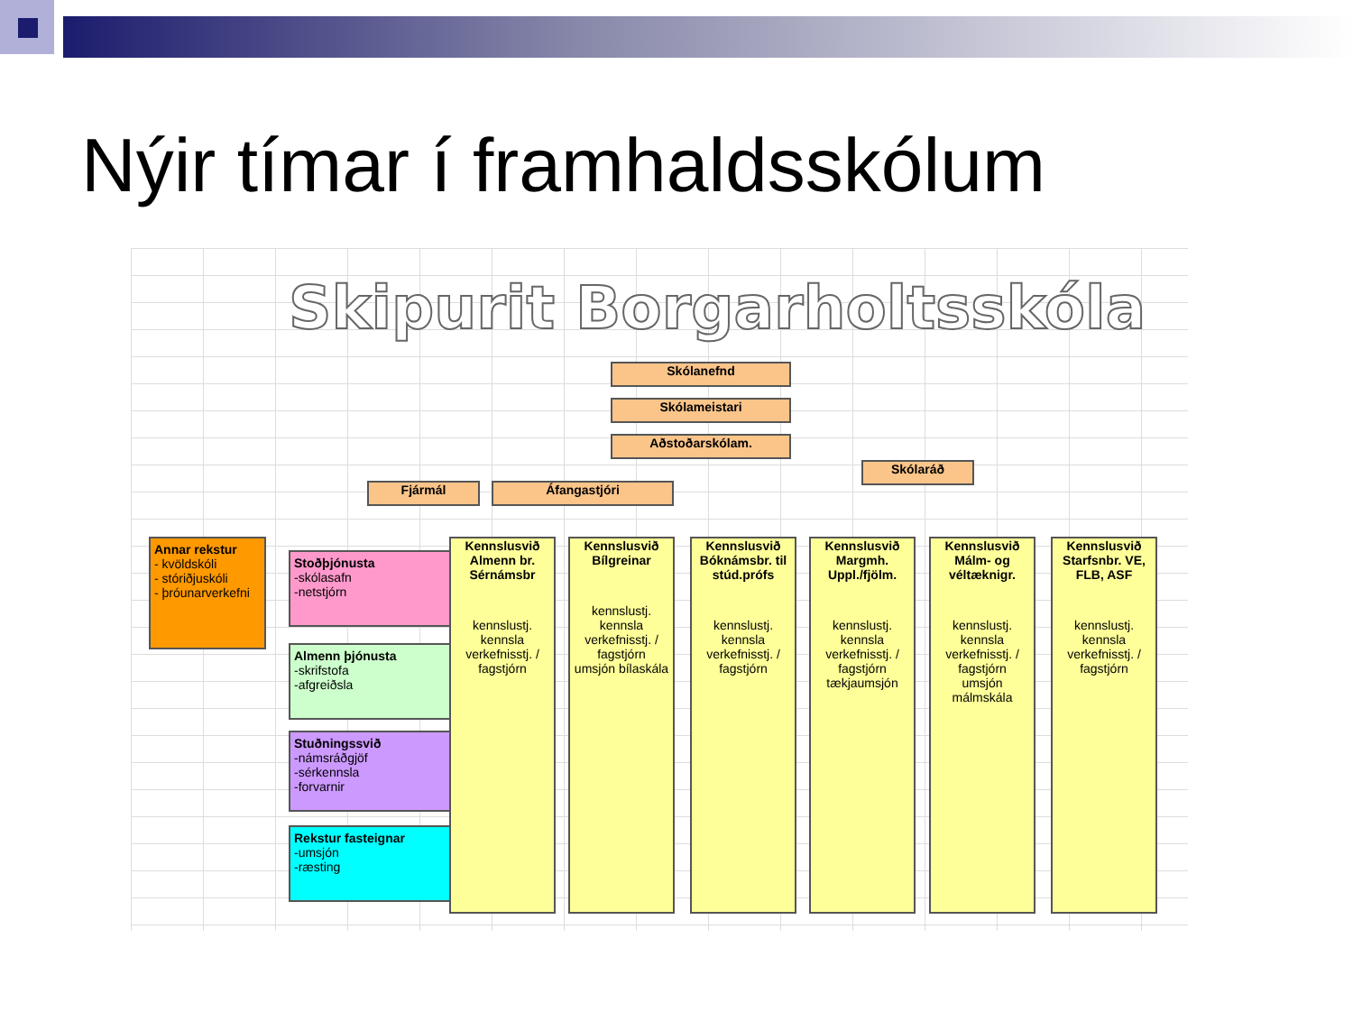Nýir tímar í framhaldsskólum
Skipurit Borgarholtsskóla
Skólanefnd
Skólameistari
Aðstoðarskólam.
Skólaráð
Fjármál Áfangastjóri
Annar rekstur
- kvöldskóli
- stóriðjuskóli
- þróunarverkefni
Stoðþjónusta
-skólasafn
-netstjórn
Almenn þjónusta
-skrifstofa
-afgreiðsla
Stuðningssvið
-námsráðgjöf
-sérkennsla
-forvarnir
Rekstur fasteignar
-umsjón
-ræsting
Kennslusvið Almenn br. Sérnámsbr
kennslustj.
kennsla
verkefnisstj. / fagstjórn
Kennslusvið Bílgreinar
kennslustj.
kennsla
verkefnisstj. / fagstjórn
umsjón bílaskála
Kennslusvið Bóknámsbr. til stúd.prófs
kennslustj.
kennsla
verkefnisstj. / fagstjórn
Kennslusvið Margmh. Uppl./fjölm.
kennslustj.
kennsla
verkefnisstj. / fagstjórn
tækjaumsjón
Kennslusvið Málm- og véltæknigr.
kennslustj.
kennsla
verkefnisstj. / fagstjórn
umsjón málmskála
Kennslusvið Starfsnbr. VE, FLB, ASF
kennslustj.
kennsla
verkefnisstj. / fagstjórn